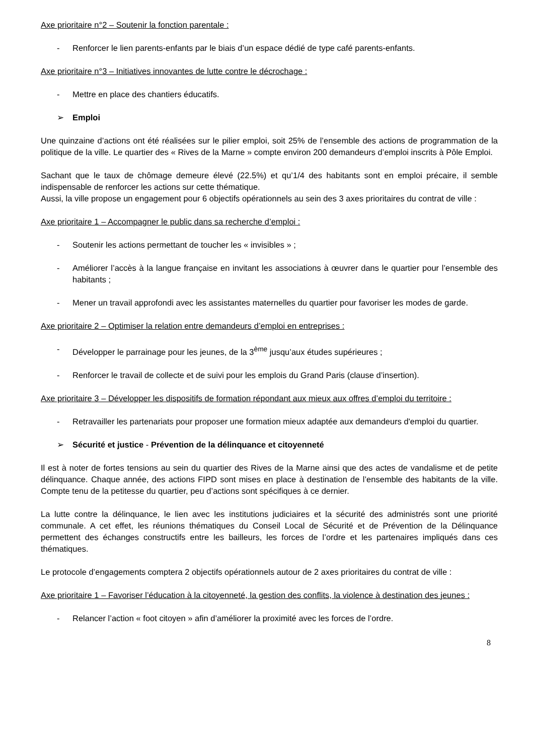Axe prioritaire n°2 – Soutenir la fonction parentale :
- Renforcer le lien parents-enfants par le biais d’un espace dédié de type café parents-enfants.
Axe prioritaire n°3 – Initiatives innovantes de lutte contre le décrochage :
- Mettre en place des chantiers éducatifs.
➢ Emploi
Une quinzaine d’actions ont été réalisées sur le pilier emploi, soit 25% de l’ensemble des actions de programmation de la politique de la ville. Le quartier des « Rives de la Marne » compte environ 200 demandeurs d’emploi inscrits à Pôle Emploi.
Sachant que le taux de chômage demeure élevé (22.5%) et qu’1/4 des habitants sont en emploi précaire, il semble indispensable de renforcer les actions sur cette thématique.
Aussi, la ville propose un engagement pour 6 objectifs opérationnels au sein des 3 axes prioritaires du contrat de ville :
Axe prioritaire 1 – Accompagner le public dans sa recherche d’emploi :
- Soutenir les actions permettant de toucher les « invisibles » ;
- Améliorer l’accès à la langue française en invitant les associations à œuvrer dans le quartier pour l’ensemble des habitants ;
- Mener un travail approfondi avec les assistantes maternelles du quartier pour favoriser les modes de garde.
Axe prioritaire 2 – Optimiser la relation entre demandeurs d’emploi en entreprises :
- Développer le parrainage pour les jeunes, de la 3<sup>ème</sup> jusqu’aux études supérieures ;
- Renforcer le travail de collecte et de suivi pour les emplois du Grand Paris (clause d’insertion).
Axe prioritaire 3 – Développer les dispositifs de formation répondant aux mieux aux offres d’emploi du territoire :
- Retravailler les partenariats pour proposer une formation mieux adaptée aux demandeurs d'emploi du quartier.
➢ Sécurité et justice - Prévention de la délinquance et citoyenneté
Il est à noter de fortes tensions au sein du quartier des Rives de la Marne ainsi que des actes de vandalisme et de petite délinquance. Chaque année, des actions FIPD sont mises en place à destination de l’ensemble des habitants de la ville. Compte tenu de la petitesse du quartier, peu d’actions sont spécifiques à ce dernier.
La lutte contre la délinquance, le lien avec les institutions judiciaires et la sécurité des administrés sont une priorité communale. A cet effet, les réunions thématiques du Conseil Local de Sécurité et de Prévention de la Délinquance permettent des échanges constructifs entre les bailleurs, les forces de l’ordre et les partenaires impliqués dans ces thématiques.
Le protocole d’engagements comptera 2 objectifs opérationnels autour de 2 axes prioritaires du contrat de ville :
Axe prioritaire 1 – Favoriser l’éducation à la citoyenneté, la gestion des conflits, la violence à destination des jeunes :
- Relancer l’action « foot citoyen » afin d’améliorer la proximité avec les forces de l’ordre.
8